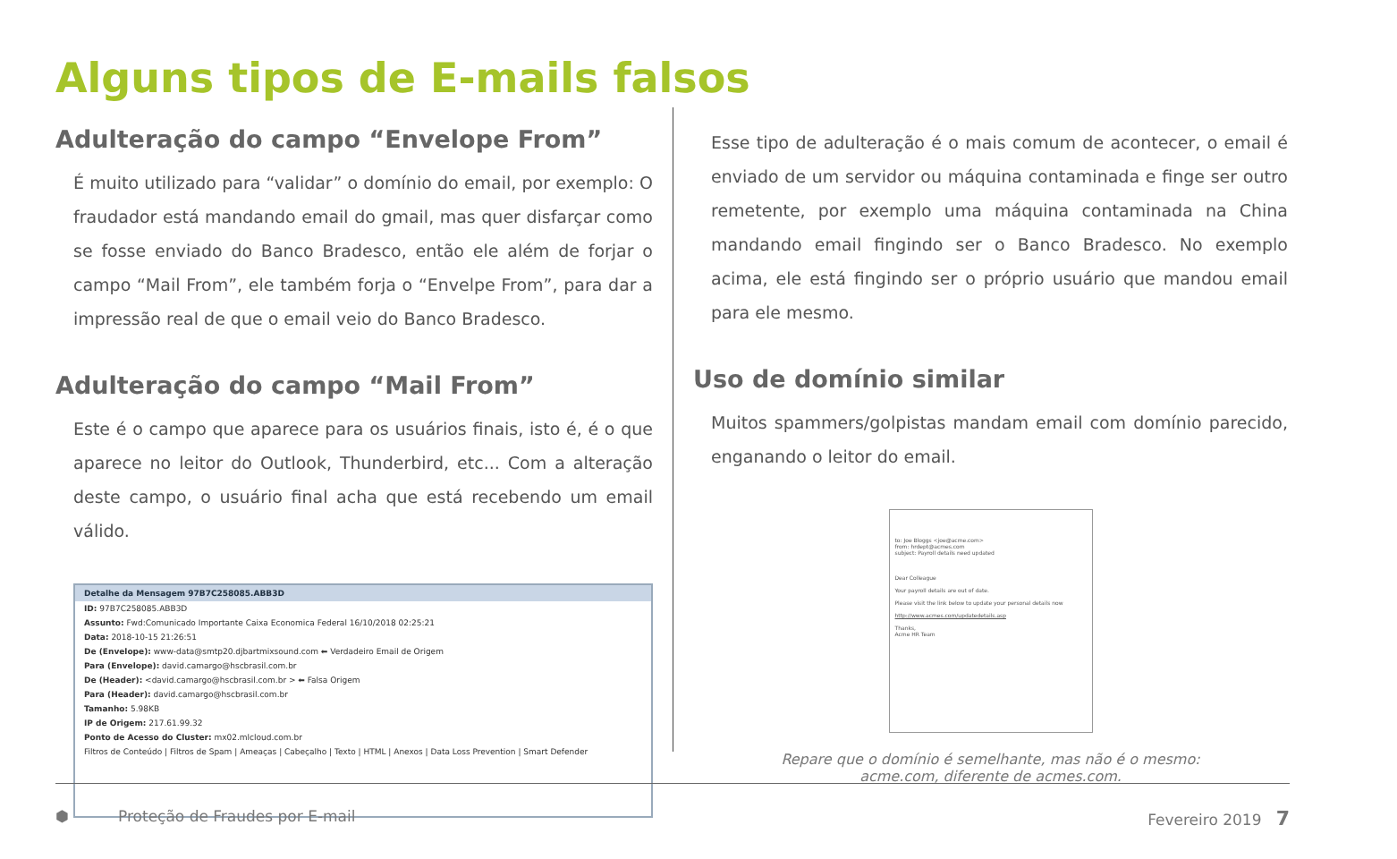Alguns tipos de E-mails falsos
Adulteração do campo “Envelope From”
É muito utilizado para “validar” o domínio do email, por exemplo: O fraudador está mandando email do gmail, mas quer disfarçar como se fosse enviado do Banco Bradesco, então ele além de forjar o campo “Mail From”, ele também forja o “Envelpe From”, para dar a impressão real de que o email veio do Banco Bradesco.
Adulteração do campo “Mail From”
Este é o campo que aparece para os usuários finais, isto é, é o que aparece no leitor do Outlook, Thunderbird, etc... Com a alteração deste campo, o usuário final acha que está recebendo um email válido.
Detalhe da Mensagem 97B7C258085.ABB3D
ID: 97B7C258085.ABB3D
Assunto: Fwd:Comunicado Importante Caixa Economica Federal 16/10/2018 02:25:21
Data: 2018-10-15 21:26:51
De (Envelope): www-data@smtp20.djbartmixsound.com ⬅ Verdadeiro Email de Origem
Para (Envelope): david.camargo@hscbrasil.com.br
De (Header): <david.camargo@hscbrasil.com.br > ⬅ Falsa Origem
Para (Header): david.camargo@hscbrasil.com.br
Tamanho: 5.98KB
IP de Origem: 217.61.99.32
Ponto de Acesso do Cluster: mx02.mlcloud.com.br
Filtros de Conteúdo | Filtros de Spam | Ameaças | Cabeçalho | Texto | HTML | Anexos | Data Loss Prevention | Smart Defender
Esse tipo de adulteração é o mais comum de acontecer, o email é enviado de um servidor ou máquina contaminada e finge ser outro remetente, por exemplo uma máquina contaminada na China mandando email fingindo ser o Banco Bradesco. No exemplo acima, ele está fingindo ser o próprio usuário que mandou email para ele mesmo.
Uso de domínio similar
Muitos spammers/golpistas mandam email com domínio parecido, enganando o leitor do email.
to: Joe Bloggs <joe@acme.com>
from: hrdept@acmes.com
subject: Payroll details need updated
Dear Colleague
Your payroll details are out of date.
Please visit the link below to update your personal details now
http://www.acmes.com/updatedetails.asp
Thanks,
Acme HR Team
Repare que o domínio é semelhante, mas não é o mesmo:
acme.com, diferente de acmes.com.
⬢ Proteção de Fraudes por E-mail Fevereiro 2019 7